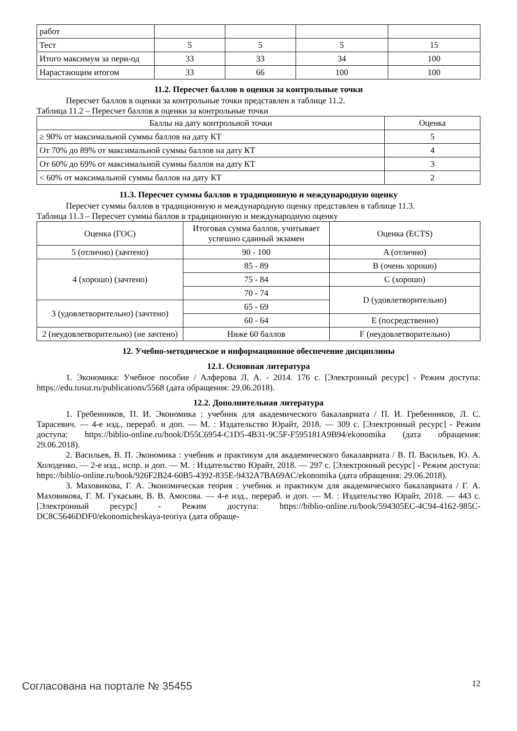| работ | | | | |
| Тест | 5 | 5 | 5 | 15 |
| Итого максимум за пери-од | 33 | 33 | 34 | 100 |
| Нарастающим итогом | 33 | 66 | 100 | 100 |
11.2. Пересчет баллов в оценки за контрольные точки
Пересчет баллов в оценки за контрольные точки представлен в таблице 11.2.
Таблица 11.2 – Пересчет баллов в оценки за контрольные точки
| Баллы на дату контрольной точки | Оценка |
| --- | --- |
| ≥ 90% от максимальной суммы баллов на дату КТ | 5 |
| От 70% до 89% от максимальной суммы баллов на дату КТ | 4 |
| От 60% до 69% от максимальной суммы баллов на дату КТ | 3 |
| < 60% от максимальной суммы баллов на дату КТ | 2 |
11.3. Пересчет суммы баллов в традиционную и международную оценку
Пересчет суммы баллов в традиционную и международную оценку представлен в таблице 11.3.
Таблица 11.3 – Пересчет суммы баллов в традиционную и международную оценку
| Оценка (ГОС) | Итоговая сумма баллов, учитывает успешно сданный экзамен | Оценка (ECTS) |
| --- | --- | --- |
| 5 (отлично) (зачтено) | 90 - 100 | A (отлично) |
| 4 (хорошо) (зачтено) | 85 - 89 | B (очень хорошо) |
| | 75 - 84 | C (хорошо) |
| | 70 - 74 | D (удовлетворительно) |
| 3 (удовлетворительно) (зачтено) | 65 - 69 | |
| | 60 - 64 | E (посредственно) |
| 2 (неудовлетворительно) (не зачтено) | Ниже 60 баллов | F (неудовлетворительно) |
12. Учебно-методическое и информационное обеспечение дисциплины
12.1. Основная литература
1. Экономика: Учебное пособие / Алферова Л. А. - 2014. 176 с. [Электронный ресурс] - Режим доступа: https://edu.tusur.ru/publications/5568 (дата обращения: 29.06.2018).
12.2. Дополнительная литература
1. Гребенников, П. И. Экономика : учебник для академического бакалавриата / П. И. Гребенников, Л. С. Тарасевич. — 4-е изд., перераб. и доп. — М. : Издательство Юрайт, 2018. — 309 с. [Электронный ресурс] - Режим доступа: https://biblio-online.ru/book/D55C6954-C1D5-4B31-9C5F-F595181A9B94/ekonomika (дата обращения: 29.06.2018).
2. Васильев, В. П. Экономика : учебник и практикум для академического бакалавриата / В. П. Васильев, Ю. А. Холоденко. — 2-е изд., испр. и доп. — М. : Издательство Юрайт, 2018. — 297 с. [Электронный ресурс] - Режим доступа: https://biblio-online.ru/book/926F2B24-60B5-4392-835E-9432A7BA69AC/ekonomika (дата обращения: 29.06.2018).
3. Маховикова, Г. А. Экономическая теория : учебник и практикум для академического бакалавриата / Г. А. Маховикова, Г. М. Гукасьян, В. В. Амосова. — 4-е изд., перераб. и доп. — М. : Издательство Юрайт, 2018. — 443 с. [Электронный ресурс] - Режим доступа: https://biblio-online.ru/book/594305EC-4C94-4162-985C-DC8C5646DDF0/ekonomicheskaya-teoriya (дата обраще-
Согласована на портале № 35455 12